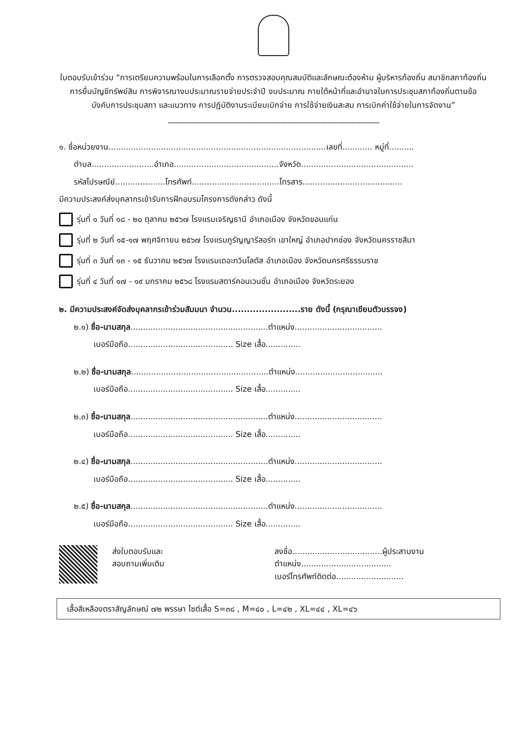ใบตอบรับเข้าร่วม “การเตรียมความพร้อมในการเลือกตั้ง การตรวจสอบคุณสมบัติและลักษณะต้องห้าม ผู้บริหารท้องถิ่น สมาชิกสภาท้องถิ่น การยื่นบัญชีทรัพย์สิน การพิจารณางบประมาณรายจ่ายประจำปี งบประมาณ ภายใต้หน้าที่และอำนาจในการประชุมสภาท้องถิ่นตามข้อบังคับการประชุมสภา และแนวทาง การปฏิบัติงานระเบียบเบิกจ่าย การใช้จ่ายเงินสะสม การเบิกค่าใช้จ่ายในการจัดงาน”
------------------------------------------------------------------------------------------
๑. ชื่อหน่วยงาน.......................................................................................เลขที่............ หมู่ที่..........
ตำบล.........................อำเภอ..........................................จังหวัด.............................................
รหัสไปรษณีย์....................โทรศัพท์...................................โทรสาร........................................
มีความประสงค์ส่งบุคลากรเข้ารับการฝึกอบรมโครงการดังกล่าว ดังนี้
รุ่นที่ ๑ วันที่ ๑๘ - ๒๐ ตุลาคม ๒๕๖๗ โรงแรมเจริญธานี อำเภอเมือง จังหวัดขอนแก่น
รุ่นที่ ๒ วันที่ ๑๕-๑๗ พฤศจิกายน ๒๕๖๗ โรงแรมภูรัญญารีสอร์ท เขาใหญ่ อำเภอปากช่อง จังหวัดนครราชสีมา
รุ่นที่ ๓ วันที่ ๑๓ - ๑๕ ธันวาคม ๒๕๖๗ โรงแรมเดอะทวินโลตัส อำเภอเมือง จังหวัดนครศรีธรรมราช
รุ่นที่ ๔ วันที่ ๑๗ - ๑๙ มกราคม ๒๕๖๘ โรงแรมสตาร์คอนเวนชั่น อำเภอเมือง จังหวัดระยอง
๒. มีความประสงค์จัดส่งบุคลากรเข้าร่วมสัมมนา จำนวน.......................ราย ดังนี้ (กรุณาเขียนตัวบรรจง)
๒.๑) ชื่อ-นามสกุล.......................................................ตำแหน่ง...................................
เบอร์มือถือ.......................................... Size เสื้อ..............
๒.๒) ชื่อ-นามสกุล.......................................................ตำแหน่ง...................................
เบอร์มือถือ.......................................... Size เสื้อ..............
๒.๓) ชื่อ-นามสกุล.......................................................ตำแหน่ง...................................
เบอร์มือถือ.......................................... Size เสื้อ..............
๒.๔) ชื่อ-นามสกุล.......................................................ตำแหน่ง...................................
เบอร์มือถือ.......................................... Size เสื้อ..............
๒.๕) ชื่อ-นามสกุล.......................................................ตำแหน่ง...................................
เบอร์มือถือ.......................................... Size เสื้อ..............
ส่งใบตอบรับและ
สอบถามเพิ่มเติม
ลงชื่อ....................................ผู้ประสานงาน
ตำแหน่ง....................................
เบอร์โทรศัพท์ติดต่อ...........................
เสื้อสีเหลืองตราสัญลักษณ์ ๗๒ พรรษา ไซต์เสื้อ S=๓๘ , M=๔๐ , L=๔๒ , XL=๔๔ , XL=๔๖